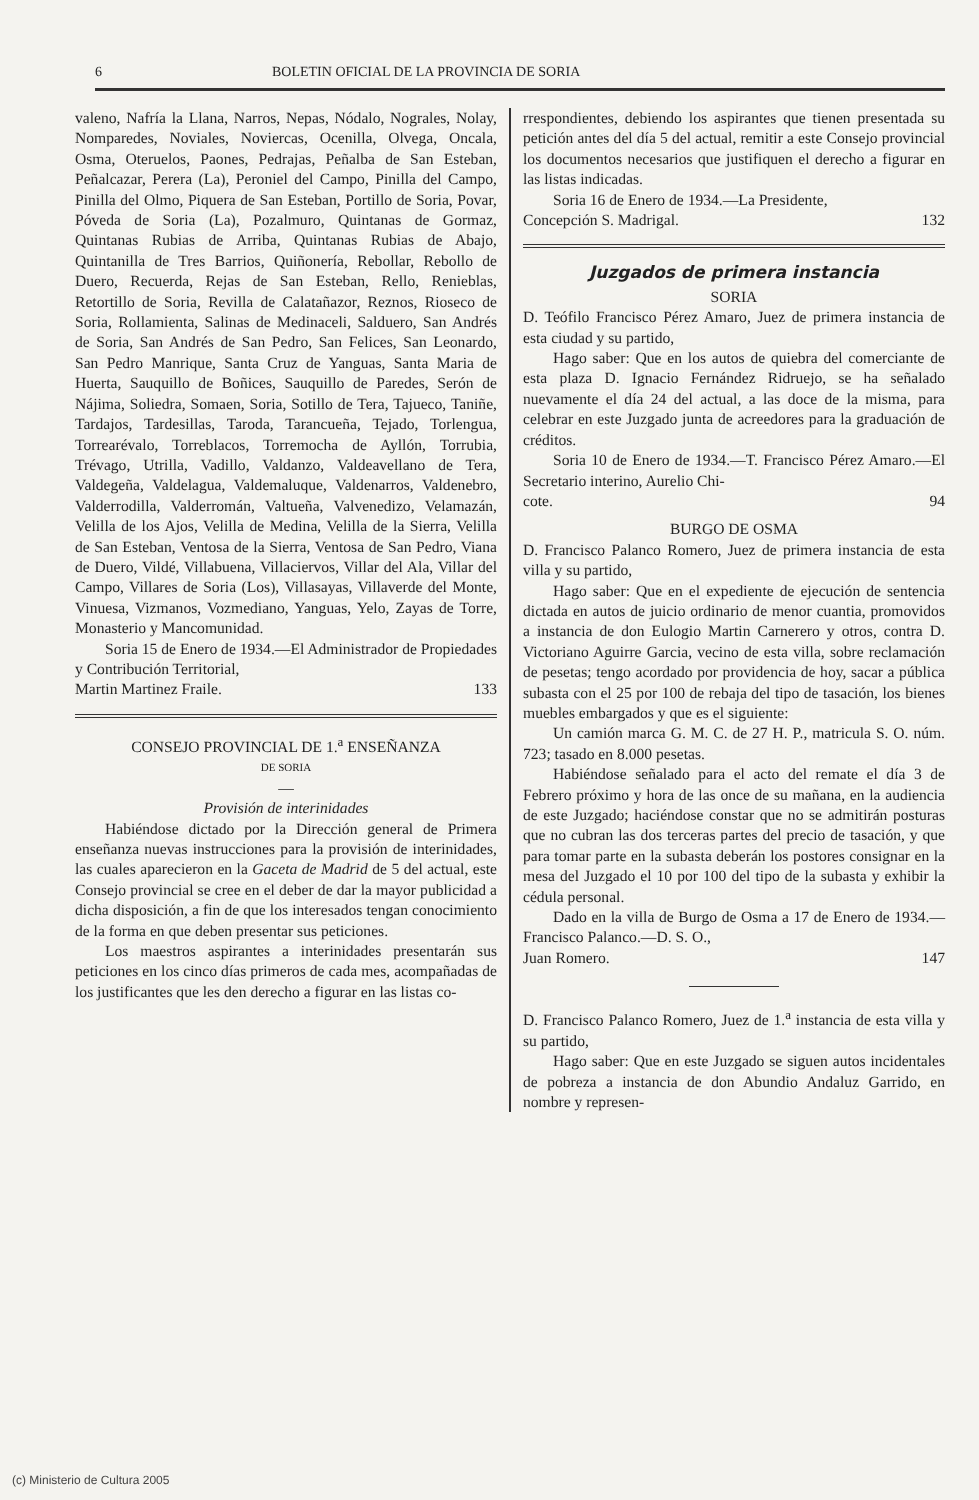6 BOLETIN OFICIAL DE LA PROVINCIA DE SORIA
valeno, Nafría la Llana, Narros, Nepas, Nódalo, Nograles, Nolay, Nomparedes, Noviales, Noviercas, Ocenilla, Olvega, Oncala, Osma, Oteruelos, Paones, Pedrajas, Peñalba de San Esteban, Peñalcazar, Perera (La), Peroniel del Campo, Pinilla del Campo, Pinilla del Olmo, Piquera de San Esteban, Portillo de Soria, Povar, Póveda de Soria (La), Pozalmuro, Quintanas de Gormaz, Quintanas Rubias de Arriba, Quintanas Rubias de Abajo, Quintanilla de Tres Barrios, Quiñonería, Rebollar, Rebollo de Duero, Recuerda, Rejas de San Esteban, Rello, Renieblas, Retortillo de Soria, Revilla de Calatañazor, Reznos, Rioseco de Soria, Rollamienta, Salinas de Medinaceli, Salduero, San Andrés de Soria, San Andrés de San Pedro, San Felices, San Leonardo, San Pedro Manrique, Santa Cruz de Yanguas, Santa Maria de Huerta, Sauquillo de Boñices, Sauquillo de Paredes, Serón de Nájima, Soliedra, Somaen, Soria, Sotillo de Tera, Tajueco, Taniñe, Tardajos, Tardesillas, Taroda, Tarancueña, Tejado, Torlengua, Torrearévalo, Torreblacos, Torremocha de Ayllón, Torrubia, Trévago, Utrilla, Vadillo, Valdanzo, Valdeavellano de Tera, Valdegeña, Valdelagua, Valdemaluque, Valdenarros, Valdenebro, Valderrodilla, Valderromán, Valtueña, Valvenedizo, Velamazán, Velilla de los Ajos, Velilla de Medina, Velilla de la Sierra, Velilla de San Esteban, Ventosa de la Sierra, Ventosa de San Pedro, Viana de Duero, Vildé, Villabuena, Villaciervos, Villar del Ala, Villar del Campo, Villares de Soria (Los), Villasayas, Villaverde del Monte, Vinuesa, Vizmanos, Vozmediano, Yanguas, Yelo, Zayas de Torre, Monasterio y Mancomunidad.
Soria 15 de Enero de 1934.—El Administrador de Propiedades y Contribución Territorial,
Martin Martinez Fraile. 133
CONSEJO PROVINCIAL DE 1.<sup>a</sup> ENSEÑANZA
DE SORIA
—
Provisión de interinidades
Habiéndose dictado por la Dirección general de Primera enseñanza nuevas instrucciones para la provisión de interinidades, las cuales aparecieron en la Gaceta de Madrid de 5 del actual, este Consejo provincial se cree en el deber de dar la mayor publicidad a dicha disposición, a fin de que los interesados tengan conocimiento de la forma en que deben presentar sus peticiones.
Los maestros aspirantes a interinidades presentarán sus peticiones en los cinco días primeros de cada mes, acompañadas de los justificantes que les den derecho a figurar en las listas co-
rrespondientes, debiendo los aspirantes que tienen presentada su petición antes del día 5 del actual, remitir a este Consejo provincial los documentos necesarios que justifiquen el derecho a figurar en las listas indicadas.
Soria 16 de Enero de 1934.—La Presidente,
Concepción S. Madrigal. 132
Juzgados de primera instancia
SORIA
D. Teófilo Francisco Pérez Amaro, Juez de primera instancia de esta ciudad y su partido,
Hago saber: Que en los autos de quiebra del comerciante de esta plaza D. Ignacio Fernández Ridruejo, se ha señalado nuevamente el día 24 del actual, a las doce de la misma, para celebrar en este Juzgado junta de acreedores para la graduación de créditos.
Soria 10 de Enero de 1934.—T. Francisco Pérez Amaro.—El Secretario interino, Aurelio Chi-
cote. 94
BURGO DE OSMA
D. Francisco Palanco Romero, Juez de primera instancia de esta villa y su partido,
Hago saber: Que en el expediente de ejecución de sentencia dictada en autos de juicio ordinario de menor cuantia, promovidos a instancia de don Eulogio Martin Carnerero y otros, contra D. Victoriano Aguirre Garcia, vecino de esta villa, sobre reclamación de pesetas; tengo acordado por providencia de hoy, sacar a pública subasta con el 25 por 100 de rebaja del tipo de tasación, los bienes muebles embargados y que es el siguiente:
Un camión marca G. M. C. de 27 H. P., matricula S. O. núm. 723; tasado en 8.000 pesetas.
Habiéndose señalado para el acto del remate el día 3 de Febrero próximo y hora de las once de su mañana, en la audiencia de este Juzgado; haciéndose constar que no se admitirán posturas que no cubran las dos terceras partes del precio de tasación, y que para tomar parte en la subasta deberán los postores consignar en la mesa del Juzgado el 10 por 100 del tipo de la subasta y exhibir la cédula personal.
Dado en la villa de Burgo de Osma a 17 de Enero de 1934.—Francisco Palanco.—D. S. O.,
Juan Romero. 147
D. Francisco Palanco Romero, Juez de 1.<sup>a</sup> instancia de esta villa y su partido,
Hago saber: Que en este Juzgado se siguen autos incidentales de pobreza a instancia de don Abundio Andaluz Garrido, en nombre y represen-
(c) Ministerio de Cultura 2005